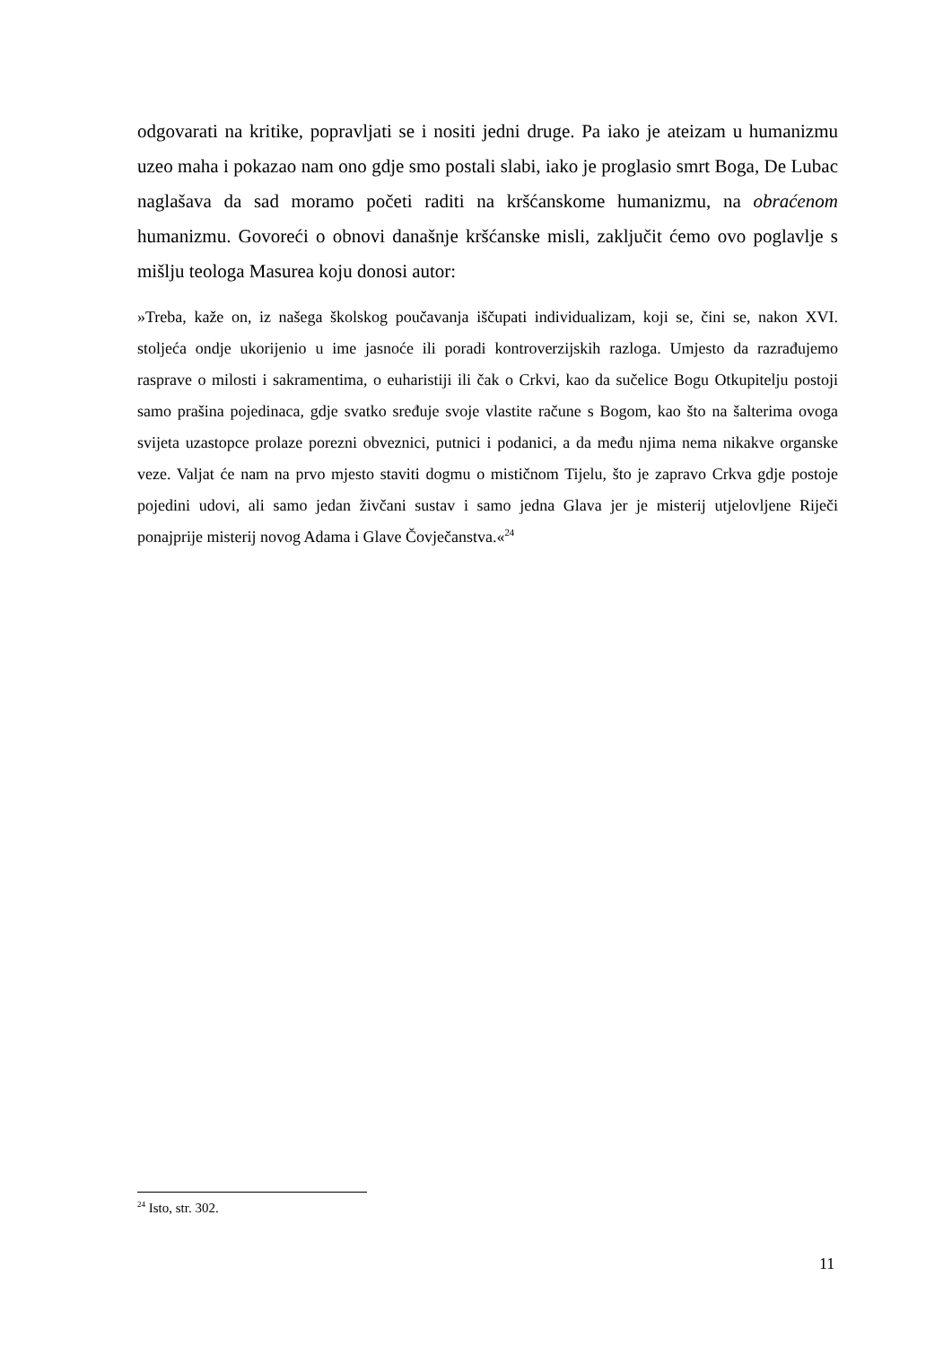odgovarati na kritike, popravljati se i nositi jedni druge. Pa iako je ateizam u humanizmu uzeo maha i pokazao nam ono gdje smo postali slabi, iako je proglasio smrt Boga, De Lubac naglašava da sad moramo početi raditi na kršćanskome humanizmu, na obraćenom humanizmu. Govoreći o obnovi današnje kršćanske misli, zaključit ćemo ovo poglavlje s mišlju teologa Masurea koju donosi autor:
»Treba, kaže on, iz našega školskog poučavanja iščupati individualizam, koji se, čini se, nakon XVI. stoljeća ondje ukorijenio u ime jasnoće ili poradi kontroverzijskih razloga. Umjesto da razrađujemo rasprave o milosti i sakramentima, o euharistiji ili čak o Crkvi, kao da sučelice Bogu Otkupitelju postoji samo prašina pojedinaca, gdje svatko sređuje svoje vlastite račune s Bogom, kao što na šalterima ovoga svijeta uzastopce prolaze porezni obveznici, putnici i podanici, a da među njima nema nikakve organske veze. Valjat će nam na prvo mjesto staviti dogmu o mističnom Tijelu, što je zapravo Crkva gdje postoje pojedini udovi, ali samo jedan živčani sustav i samo jedna Glava jer je misterij utjelovljene Riječi ponajprije misterij novog Adama i Glave Čovječanstva.«<sup>24</sup>
<sup>24</sup> Isto, str. 302.
11